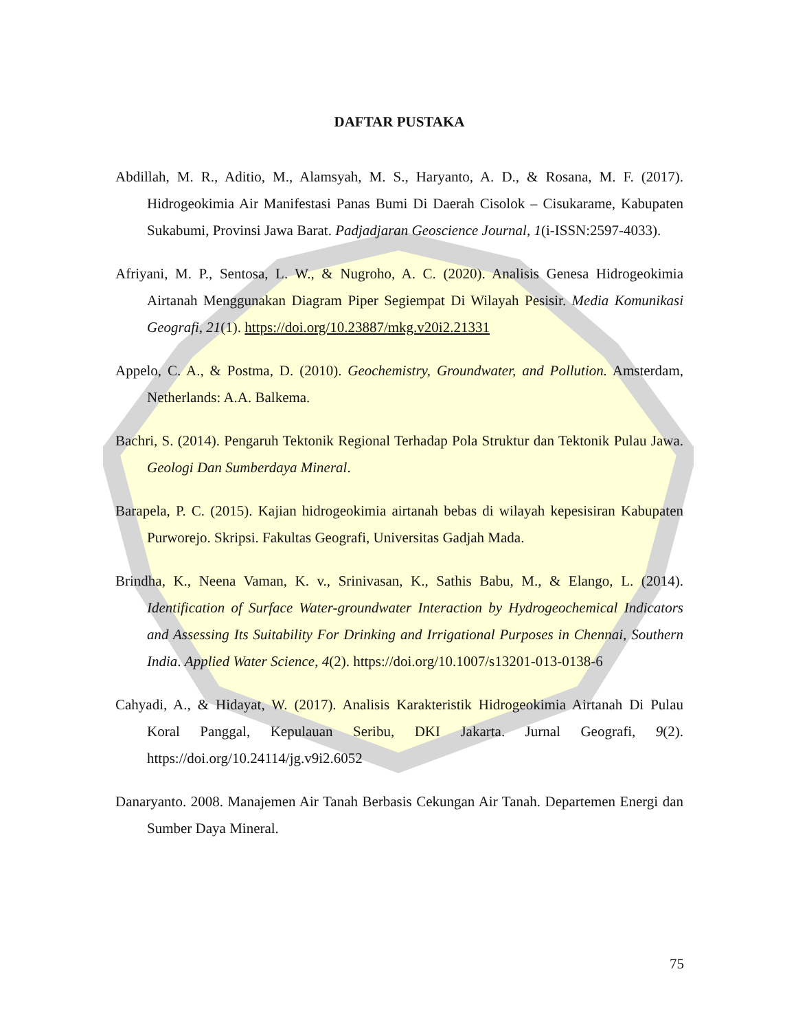DAFTAR PUSTAKA
Abdillah, M. R., Aditio, M., Alamsyah, M. S., Haryanto, A. D., & Rosana, M. F. (2017). Hidrogeokimia Air Manifestasi Panas Bumi Di Daerah Cisolok – Cisukarame, Kabupaten Sukabumi, Provinsi Jawa Barat. Padjadjaran Geoscience Journal, 1(i-ISSN:2597-4033).
Afriyani, M. P., Sentosa, L. W., & Nugroho, A. C. (2020). Analisis Genesa Hidrogeokimia Airtanah Menggunakan Diagram Piper Segiempat Di Wilayah Pesisir. Media Komunikasi Geografi, 21(1). https://doi.org/10.23887/mkg.v20i2.21331
Appelo, C. A., & Postma, D. (2010). Geochemistry, Groundwater, and Pollution. Amsterdam, Netherlands: A.A. Balkema.
Bachri, S. (2014). Pengaruh Tektonik Regional Terhadap Pola Struktur dan Tektonik Pulau Jawa. Geologi Dan Sumberdaya Mineral.
Barapela, P. C. (2015). Kajian hidrogeokimia airtanah bebas di wilayah kepesisiran Kabupaten Purworejo. Skripsi. Fakultas Geografi, Universitas Gadjah Mada.
Brindha, K., Neena Vaman, K. v., Srinivasan, K., Sathis Babu, M., & Elango, L. (2014). Identification of Surface Water-groundwater Interaction by Hydrogeochemical Indicators and Assessing Its Suitability For Drinking and Irrigational Purposes in Chennai, Southern India. Applied Water Science, 4(2). https://doi.org/10.1007/s13201-013-0138-6
Cahyadi, A., & Hidayat, W. (2017). Analisis Karakteristik Hidrogeokimia Airtanah Di Pulau Koral Panggal, Kepulauan Seribu, DKI Jakarta. Jurnal Geografi, 9(2). https://doi.org/10.24114/jg.v9i2.6052
Danaryanto. 2008. Manajemen Air Tanah Berbasis Cekungan Air Tanah. Departemen Energi dan Sumber Daya Mineral.
75